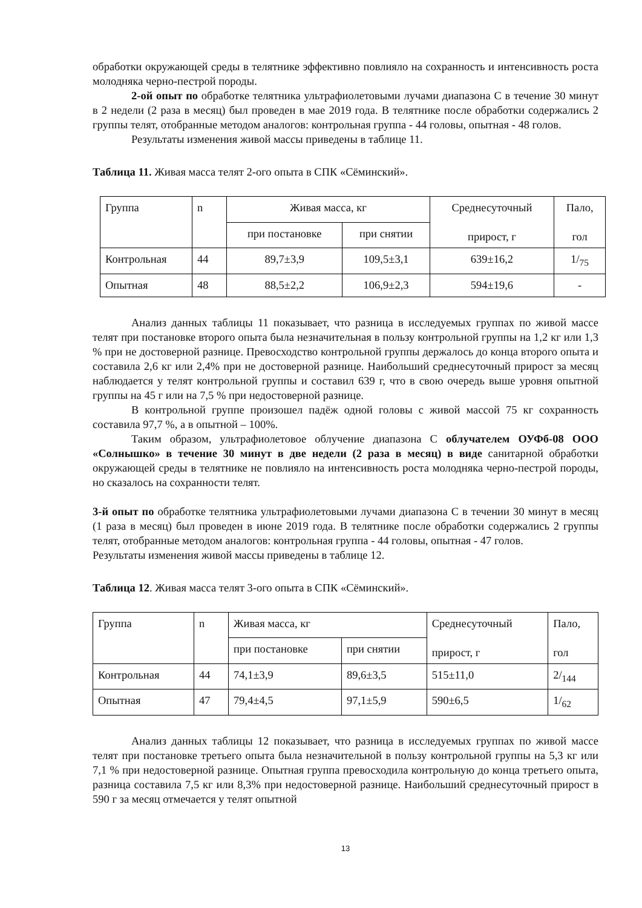обработки окружающей среды в телятнике эффективно повлияло на сохранность и интенсивность роста молодняка черно-пестрой породы.
2-ой опыт по обработке телятника ультрафиолетовыми лучами диапазона С в течение 30 минут в 2 недели (2 раза в месяц) был проведен в мае 2019 года. В телятнике после обработки содержались 2 группы телят, отобранные методом аналогов: контрольная группа - 44 головы, опытная - 48 голов.
Результаты изменения живой массы приведены в таблице 11.
Таблица 11. Живая масса телят 2-ого опыта в СПК «Сёминский».
| Группа | n | Живая масса, кг | | Среднесуточный прирост, г | Пало, гол |
| | | при постановке | при снятии | | |
| Контрольная | 44 | 89,7±3,9 | 109,5±3,1 | 639±16,2 | 1/<sub>75</sub> |
| Опытная | 48 | 88,5±2,2 | 106,9±2,3 | 594±19,6 | - |
Анализ данных таблицы 11 показывает, что разница в исследуемых группах по живой массе телят при постановке второго опыта была незначительная в пользу контрольной группы на 1,2 кг или 1,3 % при не достоверной разнице. Превосходство контрольной группы держалось до конца второго опыта и составила 2,6 кг или 2,4% при не достоверной разнице. Наибольший среднесуточный прирост за месяц наблюдается у телят контрольной группы и составил 639 г, что в свою очередь выше уровня опытной группы на 45 г или на 7,5 % при недостоверной разнице.
В контрольной группе произошел падёж одной головы с живой массой 75 кг сохранность составила 97,7 %, а в опытной – 100%.
Таким образом, ультрафиолетовое облучение диапазона С облучателем ОУФб-08 ООО «Солнышко» в течение 30 минут в две недели (2 раза в месяц) в виде санитарной обработки окружающей среды в телятнике не повлияло на интенсивность роста молодняка черно-пестрой породы, но сказалось на сохранности телят.
3-й опыт по обработке телятника ультрафиолетовыми лучами диапазона С в течении 30 минут в месяц (1 раза в месяц) был проведен в июне 2019 года. В телятнике после обработки содержались 2 группы телят, отобранные методом аналогов: контрольная группа - 44 головы, опытная - 47 голов.
Результаты изменения живой массы приведены в таблице 12.
Таблица 12. Живая масса телят 3-ого опыта в СПК «Сёминский».
| Группа | n | Живая масса, кг | | Среднесуточный прирост, г | Пало, гол |
| | | при постановке | при снятии | | |
| Контрольная | 44 | 74,1±3,9 | 89,6±3,5 | 515±11,0 | 2/<sub>144</sub> |
| Опытная | 47 | 79,4±4,5 | 97,1±5,9 | 590±6,5 | 1/<sub>62</sub> |
Анализ данных таблицы 12 показывает, что разница в исследуемых группах по живой массе телят при постановке третьего опыта была незначительной в пользу контрольной группы на 5,3 кг или 7,1 % при недостоверной разнице. Опытная группа превосходила контрольную до конца третьего опыта, разница составила 7,5 кг или 8,3% при недостоверной разнице. Наибольший среднесуточный прирост в 590 г за месяц отмечается у телят опытной
13